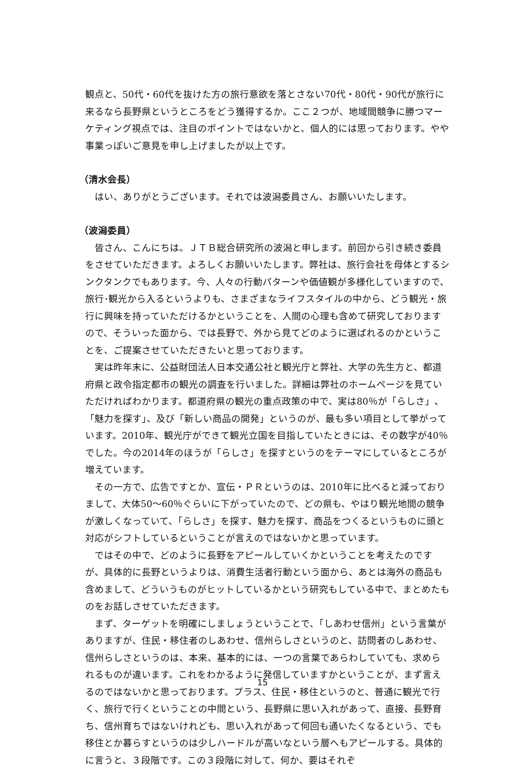観点と、50代・60代を抜けた方の旅行意欲を落とさない70代・80代・90代が旅行に来るなら長野県というところをどう獲得するか。ここ２つが、地域間競争に勝つマーケティング視点では、注目のポイントではないかと、個人的には思っております。やや事業っぽいご意見を申し上げましたが以上です。
（清水会長）
はい、ありがとうございます。それでは波潟委員さん、お願いいたします。
（波潟委員）
皆さん、こんにちは。ＪＴＢ総合研究所の波潟と申します。前回から引き続き委員をさせていただきます。よろしくお願いいたします。弊社は、旅行会社を母体とするシンクタンクでもあります。今、人々の行動パターンや価値観が多様化していますので、旅行･観光から入るというよりも、さまざまなライフスタイルの中から、どう観光・旅行に興味を持っていただけるかということを、人間の心理も含めて研究しておりますので、そういった面から、では長野で、外から見てどのように選ばれるのかということを、ご提案させていただきたいと思っております。
実は昨年末に、公益財団法人日本交通公社と観光庁と弊社、大学の先生方と、都道府県と政令指定都市の観光の調査を行いました。詳細は弊社のホームページを見ていただければわかります。都道府県の観光の重点政策の中で、実は80％が「らしさ」、「魅力を探す」、及び「新しい商品の開発」というのが、最も多い項目として挙がっています。2010年、観光庁ができて観光立国を目指していたときには、その数字が40％でした。今の2014年のほうが「らしさ」を探すというのをテーマにしているところが増えています。
その一方で、広告ですとか、宣伝・ＰＲというのは、2010年に比べると減っておりまして、大体50～60％ぐらいに下がっていたので、どの県も、やはり観光地間の競争が激しくなっていて、「らしさ」を探す、魅力を探す、商品をつくるというものに頭と対応がシフトしているということが言えのではないかと思っています。
ではその中で、どのように長野をアピールしていくかということを考えたのですが、具体的に長野というよりは、消費生活者行動という面から、あとは海外の商品も含めまして、どういうものがヒットしているかという研究もしている中で、まとめたものをお話しさせていただきます。
まず、ターゲットを明確にしましょうということで、「しあわせ信州」という言葉がありますが、住民・移住者のしあわせ、信州らしさというのと、訪問者のしあわせ、信州らしさというのは、本来、基本的には、一つの言葉であらわしていても、求められるものが違います。これをわかるように発信していますかということが、まず言えるのではないかと思っております。プラス、住民・移住というのと、普通に観光で行く、旅行で行くということの中間という、長野県に思い入れがあって、直接、長野育ち、信州育ちではないけれども、思い入れがあって何回も通いたくなるという、でも移住とか暮らすというのは少しハードルが高いなという層へもアピールする。具体的に言うと、３段階です。この３段階に対して、何か、要はそれぞ
15